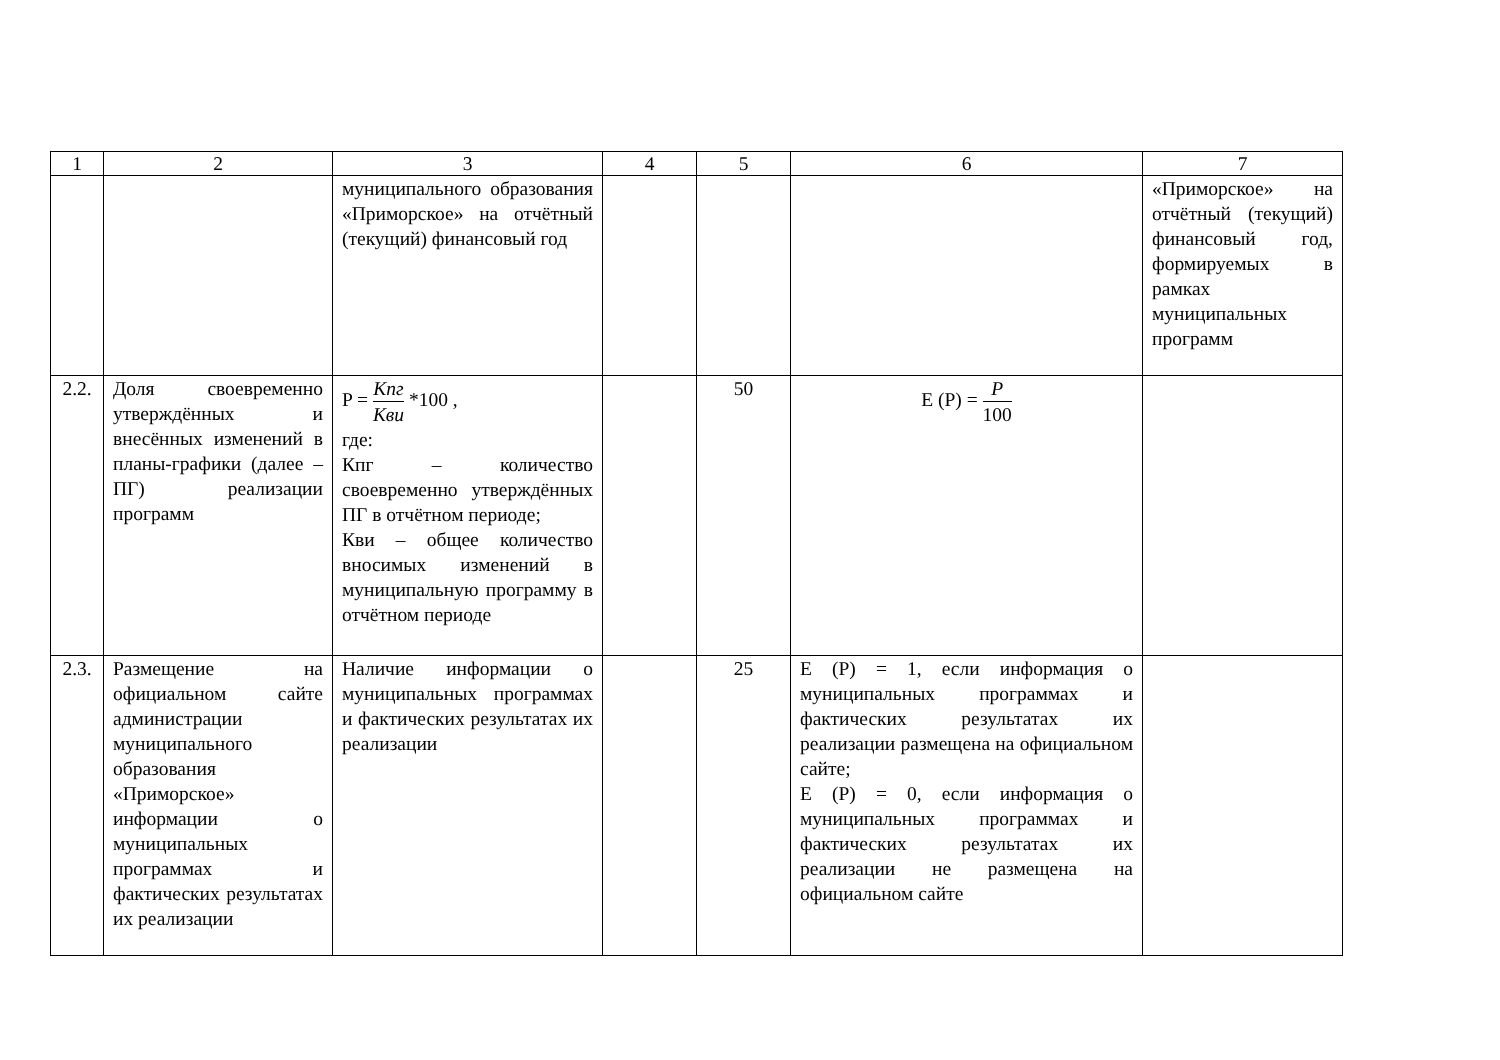| 1 | 2 | 3 | 4 | 5 | 6 | 7 |
| --- | --- | --- | --- | --- | --- | --- |
| | | муниципального образования «Приморское» на отчётный (текущий) финансовый год | | | | «Приморское» на отчётный (текущий) финансовый год, формируемых в рамках муниципальных программ |
| 2.2. | Доля своевременно утверждённых и внесённых изменений в планы-графики (далее – ПГ) реализации программ | P = Кпг Кви *100 , где: Кпг – количество своевременно утверждённых ПГ в отчётном периоде; Кви – общее количество вносимых изменений в муниципальную программу в отчётном периоде | | 50 | E (P) = P 100 | |
| 2.3. | Размещение на официальном сайте администрации муниципального образования «Приморское» информации о муниципальных программах и фактических результатах их реализации | Наличие информации о муниципальных программах и фактических результатах их реализации | | 25 | E (P) = 1, если информация о муниципальных программах и фактических результатах их реализации размещена на официальном сайте; E (P) = 0, если информация о муниципальных программах и фактических результатах их реализации не размещена на официальном сайте | |